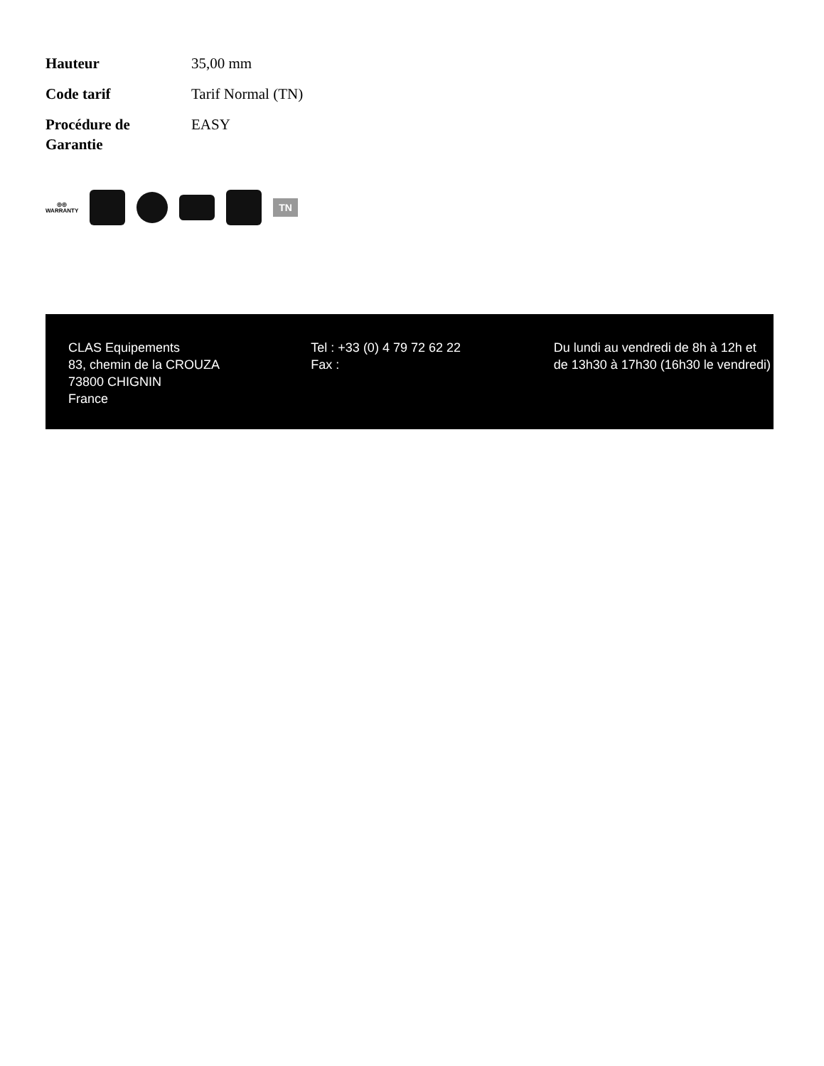| Hauteur | 35,00 mm |
| Code tarif | Tarif Normal (TN) |
| Procédure de Garantie | EASY |
◎◎
WARRANTY
TN
CLAS Equipements
83, chemin de la CROUZA
73800 CHIGNIN
France
Tel : +33 (0) 4 79 72 62 22
Fax :
Du lundi au vendredi de 8h à 12h et de 13h30 à 17h30 (16h30 le vendredi)